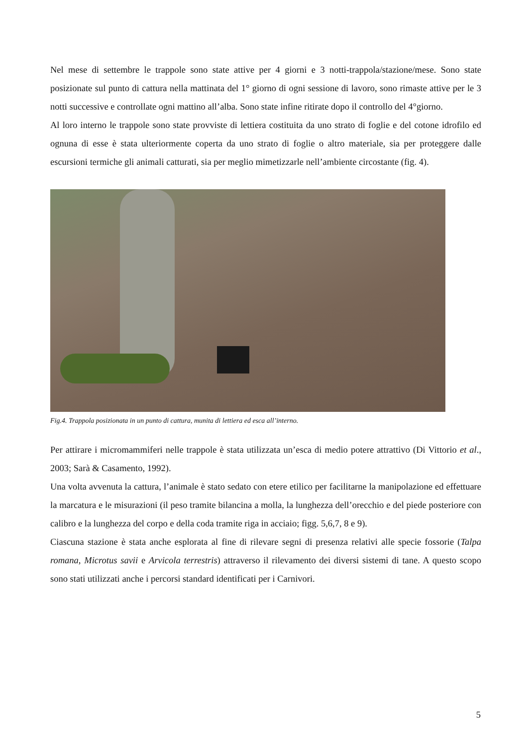Nel mese di settembre le trappole sono state attive per 4 giorni e 3 notti-trappola/stazione/mese. Sono state posizionate sul punto di cattura nella mattinata del 1° giorno di ogni sessione di lavoro, sono rimaste attive per le 3 notti successive e controllate ogni mattino all’alba. Sono state infine ritirate dopo il controllo del 4°giorno.
Al loro interno le trappole sono state provviste di lettiera costituita da uno strato di foglie e del cotone idrofilo ed ognuna di esse è stata ulteriormente coperta da uno strato di foglie o altro materiale, sia per proteggere dalle escursioni termiche gli animali catturati, sia per meglio mimetizzarle nell’ambiente circostante (fig. 4).
Fig.4. Trappola posizionata in un punto di cattura, munita di lettiera ed esca all’interno.
Per attirare i micromammiferi nelle trappole è stata utilizzata un’esca di medio potere attrattivo (Di Vittorio et al., 2003; Sarà & Casamento, 1992).
Una volta avvenuta la cattura, l’animale è stato sedato con etere etilico per facilitarne la manipolazione ed effettuare la marcatura e le misurazioni (il peso tramite bilancina a molla, la lunghezza dell’orecchio e del piede posteriore con calibro e la lunghezza del corpo e della coda tramite riga in acciaio; figg. 5,6,7, 8 e 9).
Ciascuna stazione è stata anche esplorata al fine di rilevare segni di presenza relativi alle specie fossorie (Talpa romana, Microtus savii e Arvicola terrestris) attraverso il rilevamento dei diversi sistemi di tane. A questo scopo sono stati utilizzati anche i percorsi standard identificati per i Carnivori.
5